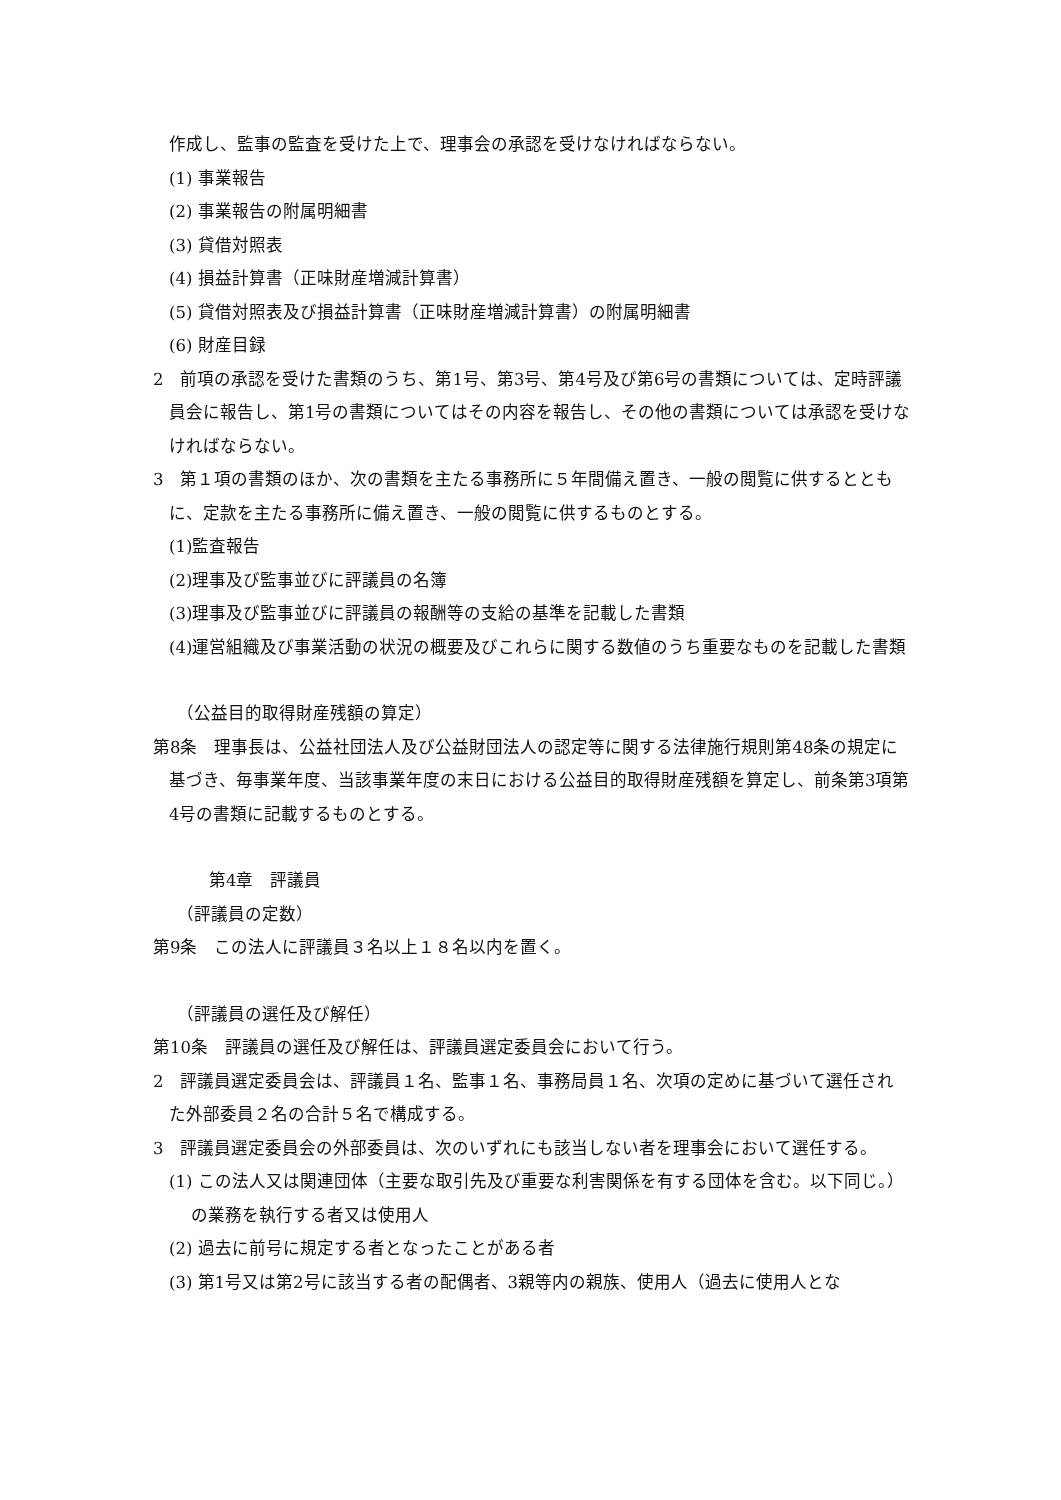作成し、監事の監査を受けた上で、理事会の承認を受けなければならない。
(1) 事業報告
(2) 事業報告の附属明細書
(3) 貸借対照表
(4) 損益計算書（正味財産増減計算書）
(5) 貸借対照表及び損益計算書（正味財産増減計算書）の附属明細書
(6) 財産目録
2　前項の承認を受けた書類のうち、第1号、第3号、第4号及び第6号の書類については、定時評議員会に報告し、第1号の書類についてはその内容を報告し、その他の書類については承認を受けなければならない。
3　第１項の書類のほか、次の書類を主たる事務所に５年間備え置き、一般の閲覧に供するとともに、定款を主たる事務所に備え置き、一般の閲覧に供するものとする。
(1)監査報告
(2)理事及び監事並びに評議員の名簿
(3)理事及び監事並びに評議員の報酬等の支給の基準を記載した書類
(4)運営組織及び事業活動の状況の概要及びこれらに関する数値のうち重要なものを記載した書類
（公益目的取得財産残額の算定）
第8条　理事長は、公益社団法人及び公益財団法人の認定等に関する法律施行規則第48条の規定に基づき、毎事業年度、当該事業年度の末日における公益目的取得財産残額を算定し、前条第3項第4号の書類に記載するものとする。
第4章　評議員
（評議員の定数）
第9条　この法人に評議員３名以上１８名以内を置く。
（評議員の選任及び解任）
第10条　評議員の選任及び解任は、評議員選定委員会において行う。
2　評議員選定委員会は、評議員１名、監事１名、事務局員１名、次項の定めに基づいて選任された外部委員２名の合計５名で構成する。
3　評議員選定委員会の外部委員は、次のいずれにも該当しない者を理事会において選任する。
(1) この法人又は関連団体（主要な取引先及び重要な利害関係を有する団体を含む。以下同じ。）の業務を執行する者又は使用人
(2) 過去に前号に規定する者となったことがある者
(3) 第1号又は第2号に該当する者の配偶者、3親等内の親族、使用人（過去に使用人とな